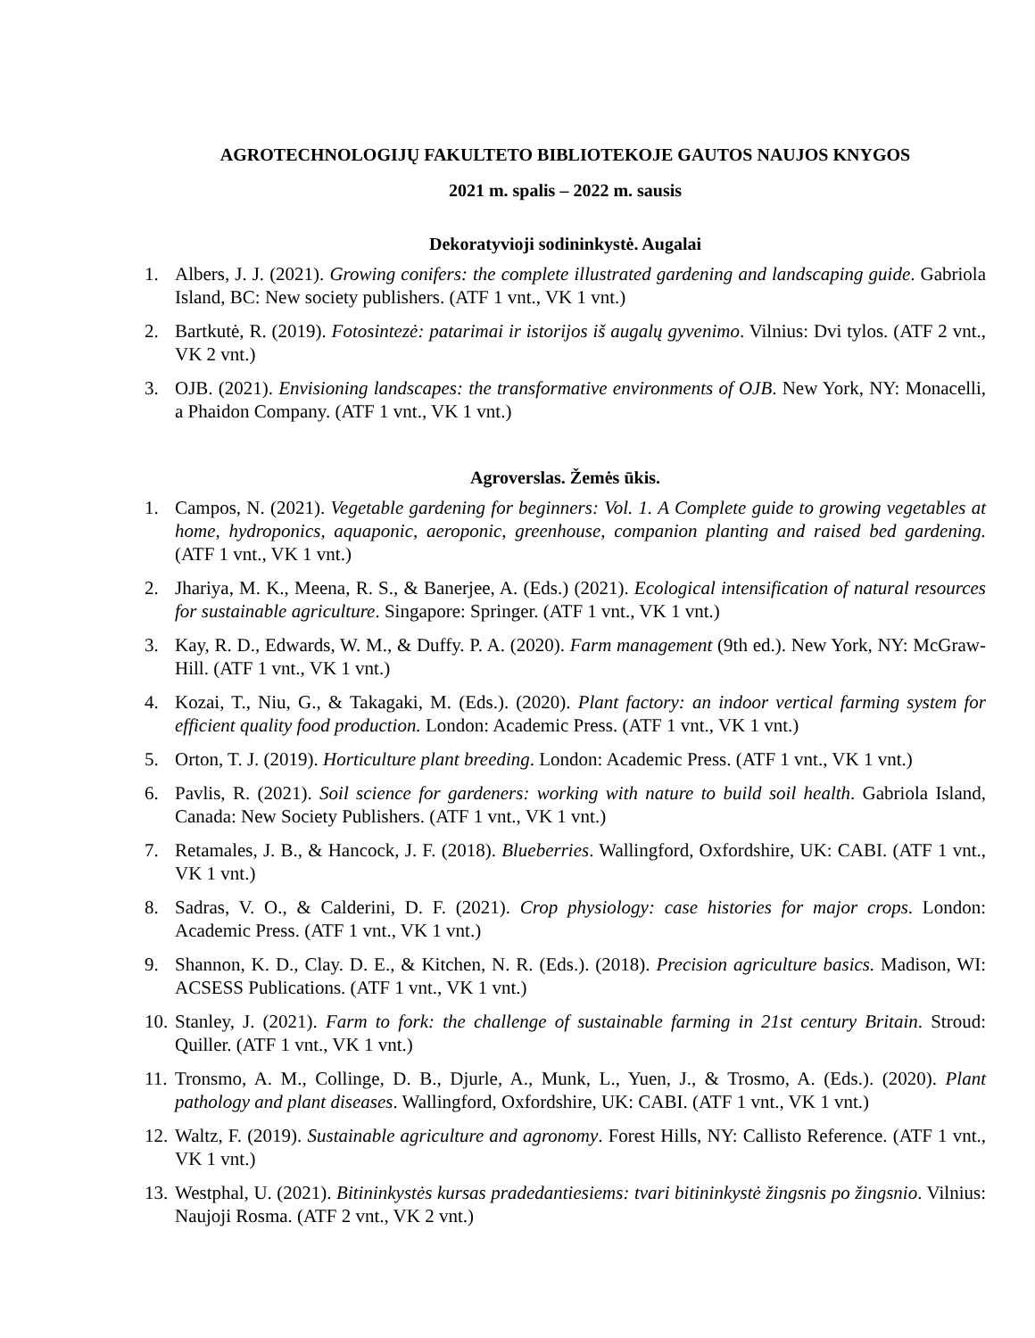AGROTECHNOLOGIJŲ FAKULTETO BIBLIOTEKOJE GAUTOS NAUJOS KNYGOS
2021 m. spalis – 2022 m. sausis
Dekoratyvioji sodininkystė. Augalai
1. Albers, J. J. (2021). Growing conifers: the complete illustrated gardening and landscaping guide. Gabriola Island, BC: New society publishers. (ATF 1 vnt., VK 1 vnt.)
2. Bartkutė, R. (2019). Fotosintezė: patarimai ir istorijos iš augalų gyvenimo. Vilnius: Dvi tylos. (ATF 2 vnt., VK 2 vnt.)
3. OJB. (2021). Envisioning landscapes: the transformative environments of OJB. New York, NY: Monacelli, a Phaidon Company. (ATF 1 vnt., VK 1 vnt.)
Agroverslas. Žemės ūkis.
1. Campos, N. (2021). Vegetable gardening for beginners: Vol. 1. A Complete guide to growing vegetables at home, hydroponics, aquaponic, aeroponic, greenhouse, companion planting and raised bed gardening. (ATF 1 vnt., VK 1 vnt.)
2. Jhariya, M. K., Meena, R. S., & Banerjee, A. (Eds.) (2021). Ecological intensification of natural resources for sustainable agriculture. Singapore: Springer. (ATF 1 vnt., VK 1 vnt.)
3. Kay, R. D., Edwards, W. M., & Duffy. P. A. (2020). Farm management (9th ed.). New York, NY: McGraw-Hill. (ATF 1 vnt., VK 1 vnt.)
4. Kozai, T., Niu, G., & Takagaki, M. (Eds.). (2020). Plant factory: an indoor vertical farming system for efficient quality food production. London: Academic Press. (ATF 1 vnt., VK 1 vnt.)
5. Orton, T. J. (2019). Horticulture plant breeding. London: Academic Press. (ATF 1 vnt., VK 1 vnt.)
6. Pavlis, R. (2021). Soil science for gardeners: working with nature to build soil health. Gabriola Island, Canada: New Society Publishers. (ATF 1 vnt., VK 1 vnt.)
7. Retamales, J. B., & Hancock, J. F. (2018). Blueberries. Wallingford, Oxfordshire, UK: CABI. (ATF 1 vnt., VK 1 vnt.)
8. Sadras, V. O., & Calderini, D. F. (2021). Crop physiology: case histories for major crops. London: Academic Press. (ATF 1 vnt., VK 1 vnt.)
9. Shannon, K. D., Clay. D. E., & Kitchen, N. R. (Eds.). (2018). Precision agriculture basics. Madison, WI: ACSESS Publications. (ATF 1 vnt., VK 1 vnt.)
10. Stanley, J. (2021). Farm to fork: the challenge of sustainable farming in 21st century Britain. Stroud: Quiller. (ATF 1 vnt., VK 1 vnt.)
11. Tronsmo, A. M., Collinge, D. B., Djurle, A., Munk, L., Yuen, J., & Trosmo, A. (Eds.). (2020). Plant pathology and plant diseases. Wallingford, Oxfordshire, UK: CABI. (ATF 1 vnt., VK 1 vnt.)
12. Waltz, F. (2019). Sustainable agriculture and agronomy. Forest Hills, NY: Callisto Reference. (ATF 1 vnt., VK 1 vnt.)
13. Westphal, U. (2021). Bitininkystės kursas pradedantiesiems: tvari bitininkystė žingsnis po žingsnio. Vilnius: Naujoji Rosma. (ATF 2 vnt., VK 2 vnt.)